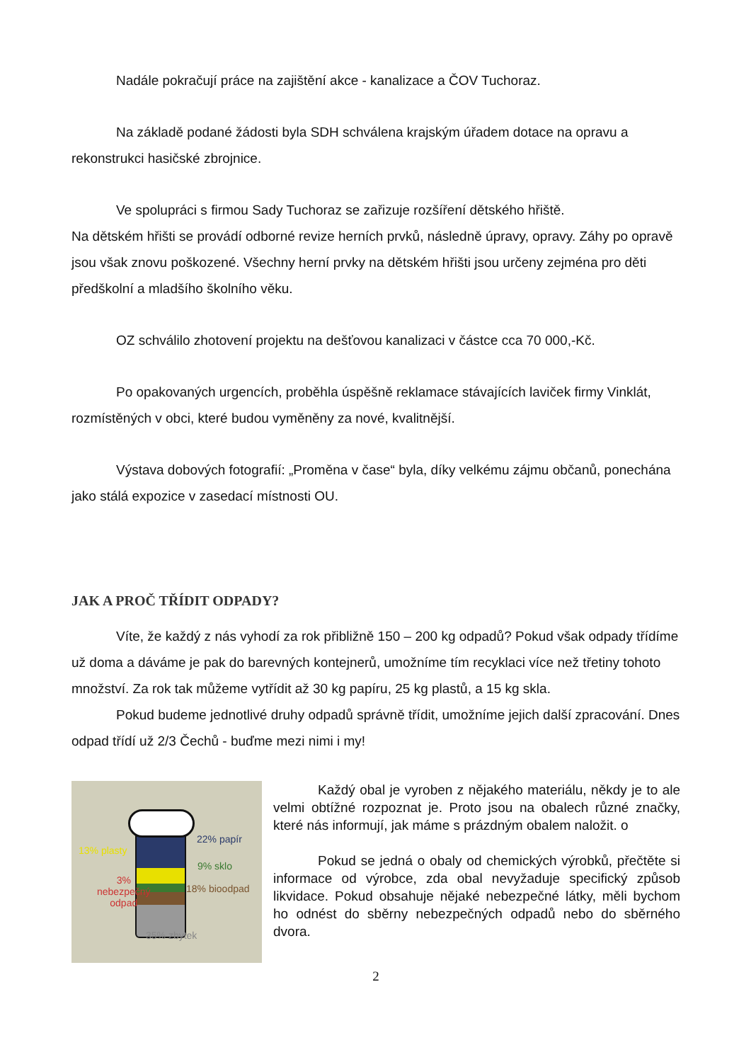Nadále pokračují práce na zajištění akce - kanalizace a ČOV Tuchoraz.
Na základě podané žádosti byla SDH schválena krajským úřadem dotace na opravu a rekonstrukci hasičské zbrojnice.
Ve spolupráci s firmou Sady Tuchoraz se zařizuje rozšíření dětského hřiště.
Na dětském hřišti se provádí odborné revize herních prvků, následně úpravy, opravy. Záhy po opravě jsou však znovu poškozené. Všechny herní prvky na dětském hřišti jsou určeny zejména pro děti předškolní a mladšího školního věku.
OZ schválilo zhotovení projektu na dešťovou kanalizaci v částce cca 70 000,-Kč.
Po opakovaných urgencích, proběhla úspěšně reklamace stávajících laviček firmy Vinklát, rozmístěných v obci, které budou vyměněny za nové, kvalitnější.
Výstava dobových fotografií: „Proměna v čase“ byla, díky velkému zájmu občanů, ponechána jako stálá expozice v zasedací místnosti OU.
JAK A PROČ TŘÍDIT ODPADY?
Víte, že každý z nás vyhodí za rok přibližně 150 – 200 kg odpadů? Pokud však odpady třídíme už doma a dáváme je pak do barevných kontejnerů, umožníme tím recyklaci více než třetiny tohoto množství. Za rok tak můžeme vytřídit až 30 kg papíru, 25 kg plastů, a 15 kg skla.
Pokud budeme jednotlivé druhy odpadů správně třídit, umožníme jejich další zpracování. Dnes odpad třídí už 2/3 Čechů - buďme mezi nimi i my!
22% papír
13% plasty
9% sklo
3%
nebezpečný
odpad
18% bioodpad
35% zbytek
Každý obal je vyroben z nějakého materiálu, někdy je to ale velmi obtížné rozpoznat je. Proto jsou na obalech různé značky, které nás informují, jak máme s prázdným obalem naložit. o
Pokud se jedná o obaly od chemických výrobků, přečtěte si informace od výrobce, zda obal nevyžaduje specifický způsob likvidace. Pokud obsahuje nějaké nebezpečné látky, měli bychom ho odnést do sběrny nebezpečných odpadů nebo do sběrného dvora.
2